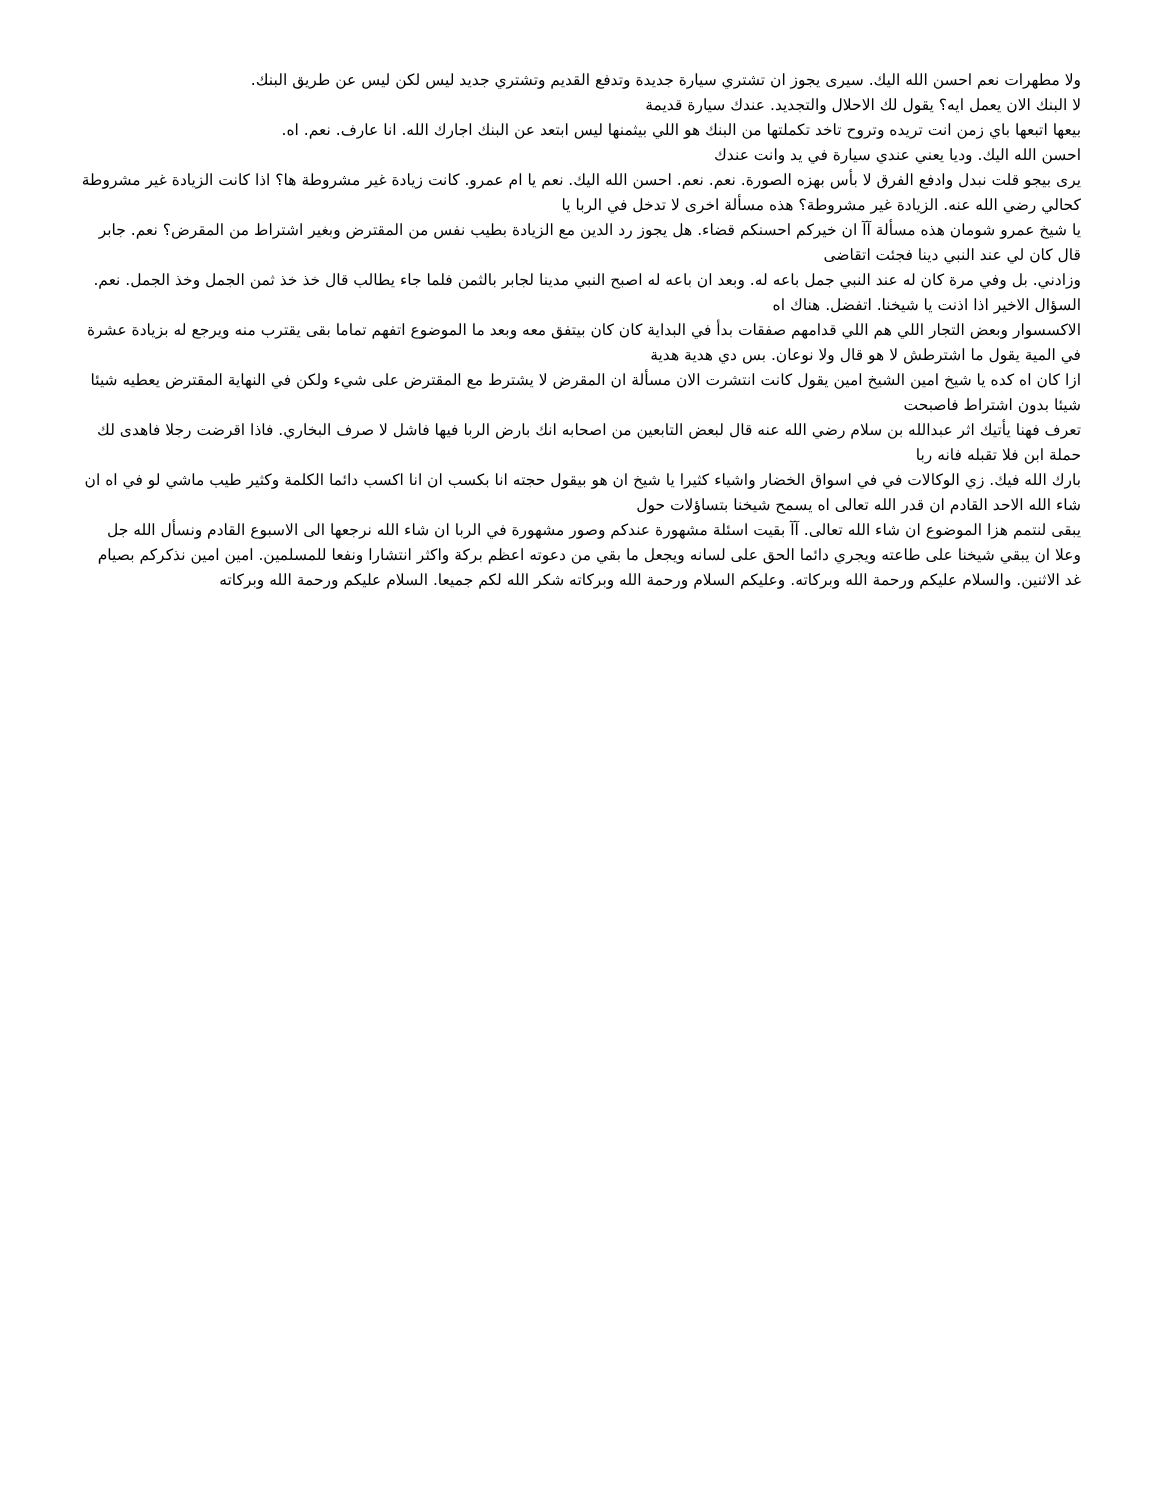ولا مطهرات نعم احسن الله اليك. سيرى يجوز ان تشتري سيارة جديدة وتدفع القديم وتشتري جديد ليس لكن ليس عن طريق البنك.
لا البنك الان يعمل ايه؟ يقول لك الاحلال والتجديد. عندك سيارة قديمة
بيعها اتبعها باي زمن انت تريده وتروح تاخد تكملتها من البنك هو اللي بيثمنها ليس ابتعد عن البنك اجارك الله. انا عارف. نعم. اه.
احسن الله اليك. وديا يعني عندي سيارة في يد وانت عندك
يرى بيجو قلت نبدل وادفع الفرق لا بأس بهزه الصورة. نعم. نعم. احسن الله اليك. نعم يا ام عمرو. كانت زيادة غير مشروطة ها؟ اذا كانت الزيادة غير مشروطة كحالي رضي الله عنه. الزيادة غير مشروطة؟ هذه مسألة اخرى لا تدخل في الربا يا
يا شيخ عمرو شومان هذه مسألة آآ ان خيركم احسنكم قضاء. هل يجوز رد الدين مع الزيادة بطيب نفس من المقترض وبغير اشتراط من المقرض؟ نعم. جابر قال كان لي عند النبي دينا فجئت اتقاضى
وزادني. بل وفي مرة كان له عند النبي جمل باعه له. وبعد ان باعه له اصبح النبي مدينا لجابر بالثمن فلما جاء يطالب قال خذ خذ ثمن الجمل وخذ الجمل. نعم. السؤال الاخير اذا اذنت يا شيخنا. اتفضل. هناك اه
الاكسسوار وبعض التجار اللي هم اللي قدامهم صفقات بدأ في البداية كان كان بيتفق معه وبعد ما الموضوع اتفهم تماما بقى يقترب منه ويرجع له بزيادة عشرة في المية يقول ما اشترطش لا هو قال ولا نوعان. بس دي هدية هدية
ازا كان اه كده يا شيخ امين الشيخ امين يقول كانت انتشرت الان مسألة ان المقرض لا يشترط مع المقترض على شيء ولكن في النهاية المقترض يعطيه شيئا شيئا بدون اشتراط فاصبحت
تعرف فهنا يأتيك اثر عبدالله بن سلام رضي الله عنه قال لبعض التابعين من اصحابه انك بارض الربا فيها فاشل لا صرف البخاري. فاذا اقرضت رجلا فاهدى لك حملة ابن فلا تقبله فانه ربا
بارك الله فيك. زي الوكالات في في اسواق الخضار واشياء كثيرا يا شيخ ان هو بيقول حجته انا بكسب ان انا اكسب دائما الكلمة وكثير طيب ماشي لو في اه ان شاء الله الاحد القادم ان قدر الله تعالى اه يسمح شيخنا بتساؤلات حول
يبقى لنتمم هزا الموضوع ان شاء الله تعالى. آآ بقيت اسئلة مشهورة عندكم وصور مشهورة في الربا ان شاء الله نرجعها الى الاسبوع القادم ونسأل الله جل وعلا ان يبقي شيخنا على طاعته ويجري دائما الحق على لسانه ويجعل ما بقي من دعوته اعظم بركة واكثر انتشارا ونفعا للمسلمين. امين امين نذكركم بصيام غد الاثنين. والسلام عليكم ورحمة الله وبركاته. وعليكم السلام ورحمة الله وبركاته شكر الله لكم جميعا. السلام عليكم ورحمة الله وبركاته